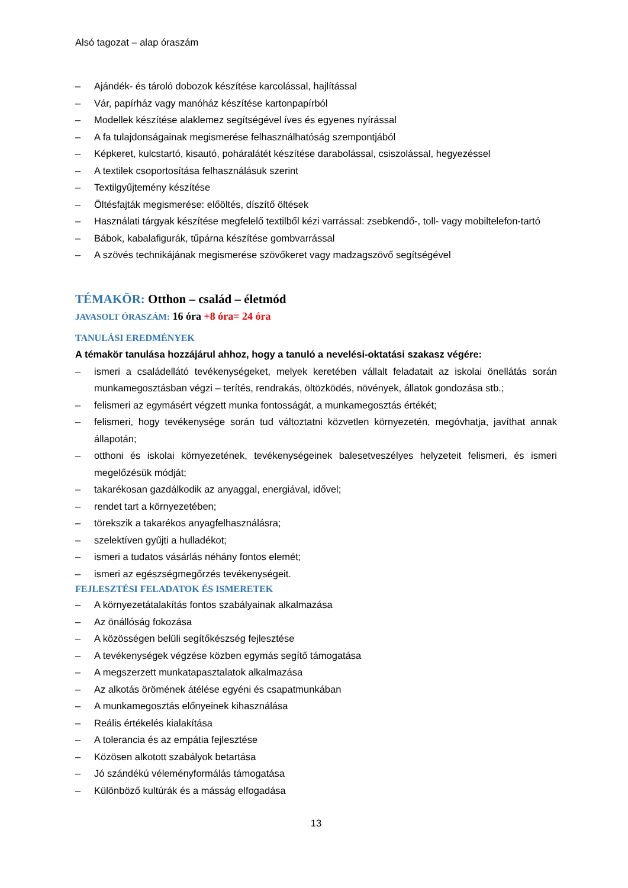Alsó tagozat – alap óraszám
– Ajándék- és tároló dobozok készítése karcolással, hajlítással
– Vár, papírház vagy manóház készítése kartonpapírból
– Modellek készítése alaklemez segítségével íves és egyenes nyírással
– A fa tulajdonságainak megismerése felhasználhatóság szempontjából
– Képkeret, kulcstartó, kisautó, poháralátét készítése darabolással, csiszolással, hegyezéssel
– A textilek csoportosítása felhasználásuk szerint
– Textilgyűjtemény készítése
– Öltésfajták megismerése: előöltés, díszítő öltések
– Használati tárgyak készítése megfelelő textilből kézi varrással: zsebkendő-, toll- vagy mobiltelefon-tartó
– Bábok, kabalafigurák, tűpárna készítése gombvarrással
– A szövés technikájának megismerése szövőkeret vagy madzagszövő segítségével
TÉMAKÖR: Otthon – család – életmód
JAVASOLT ÓRASZÁM: 16 óra +8 óra= 24 óra
TANULÁSI EREDMÉNYEK
A témakör tanulása hozzájárul ahhoz, hogy a tanuló a nevelési-oktatási szakasz végére:
– ismeri a családellátó tevékenységeket, melyek keretében vállalt feladatait az iskolai önellátás során munkamegosztásban végzi – terítés, rendrakás, öltözködés, növények, állatok gondozása stb.;
– felismeri az egymásért végzett munka fontosságát, a munkamegosztás értékét;
– felismeri, hogy tevékenysége során tud változtatni közvetlen környezetén, megóvhatja, javíthat annak állapotán;
– otthoni és iskolai környezetének, tevékenységeinek balesetveszélyes helyzeteit felismeri, és ismeri megelőzésük módját;
– takarékosan gazdálkodik az anyaggal, energiával, idővel;
– rendet tart a környezetében;
– törekszik a takarékos anyagfelhasználásra;
– szelektíven gyűjti a hulladékot;
– ismeri a tudatos vásárlás néhány fontos elemét;
– ismeri az egészségmegőrzés tevékenységeit.
FEJLESZTÉSI FELADATOK ÉS ISMERETEK
– A környezetátalakítás fontos szabályainak alkalmazása
– Az önállóság fokozása
– A közösségen belüli segítőkészség fejlesztése
– A tevékenységek végzése közben egymás segítő támogatása
– A megszerzett munkatapasztalatok alkalmazása
– Az alkotás örömének átélése egyéni és csapatmunkában
– A munkamegosztás előnyeinek kihasználása
– Reális értékelés kialakítása
– A tolerancia és az empátia fejlesztése
– Közösen alkotott szabályok betartása
– Jó szándékú véleményformálás támogatása
– Különböző kultúrák és a másság elfogadása
13